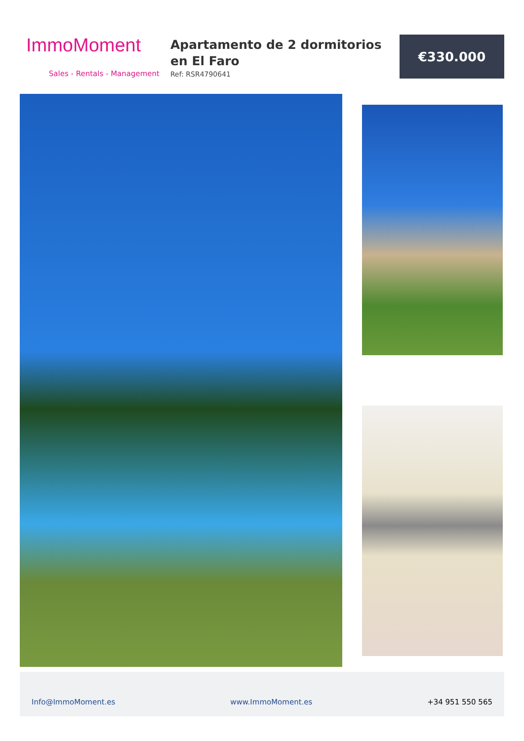ImmoMoment
Sales - Rentals - Management
Apartamento de 2 dormitorios en El Faro
Ref: RSR4790641
€330.000
Info@ImmoMoment.es www.ImmoMoment.es +34 951 550 565